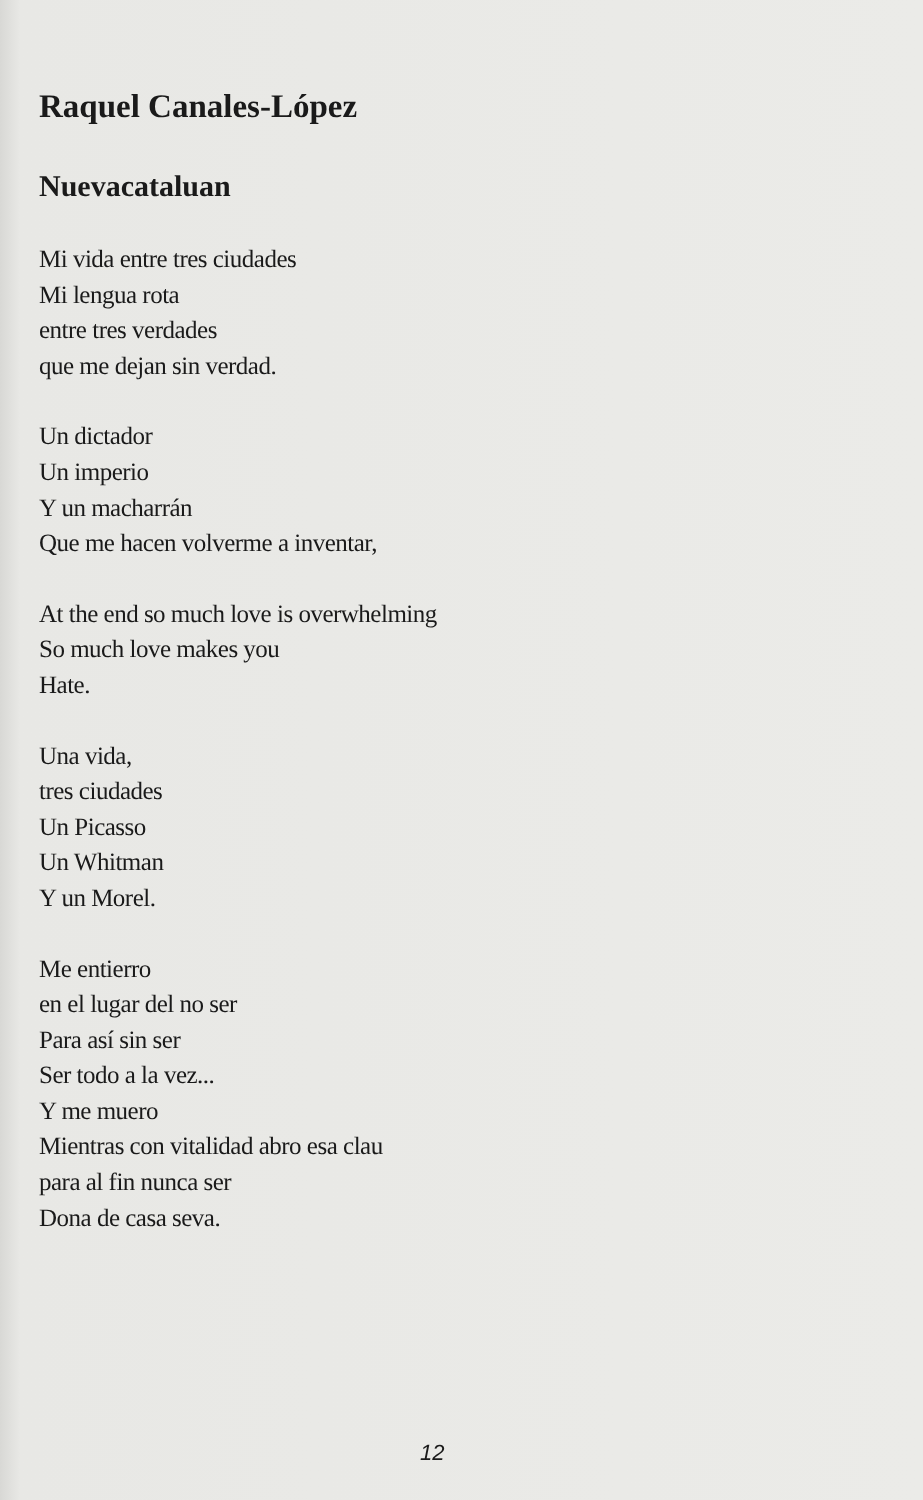Raquel Canales-López
Nuevacataluan
Mi vida entre tres ciudades
Mi lengua rota
entre tres verdades
que me dejan sin verdad.
Un dictador
Un imperio
Y un macharrán
Que me hacen volverme a inventar,
At the end so much love is overwhelming
So much love makes you
Hate.
Una vida,
tres ciudades
Un Picasso
Un Whitman
Y un Morel.
Me entierro
en el lugar del no ser
Para así sin ser
Ser todo a la vez...
Y me muero
Mientras con vitalidad abro esa clau
para al fin nunca ser
Dona de casa seva.
12